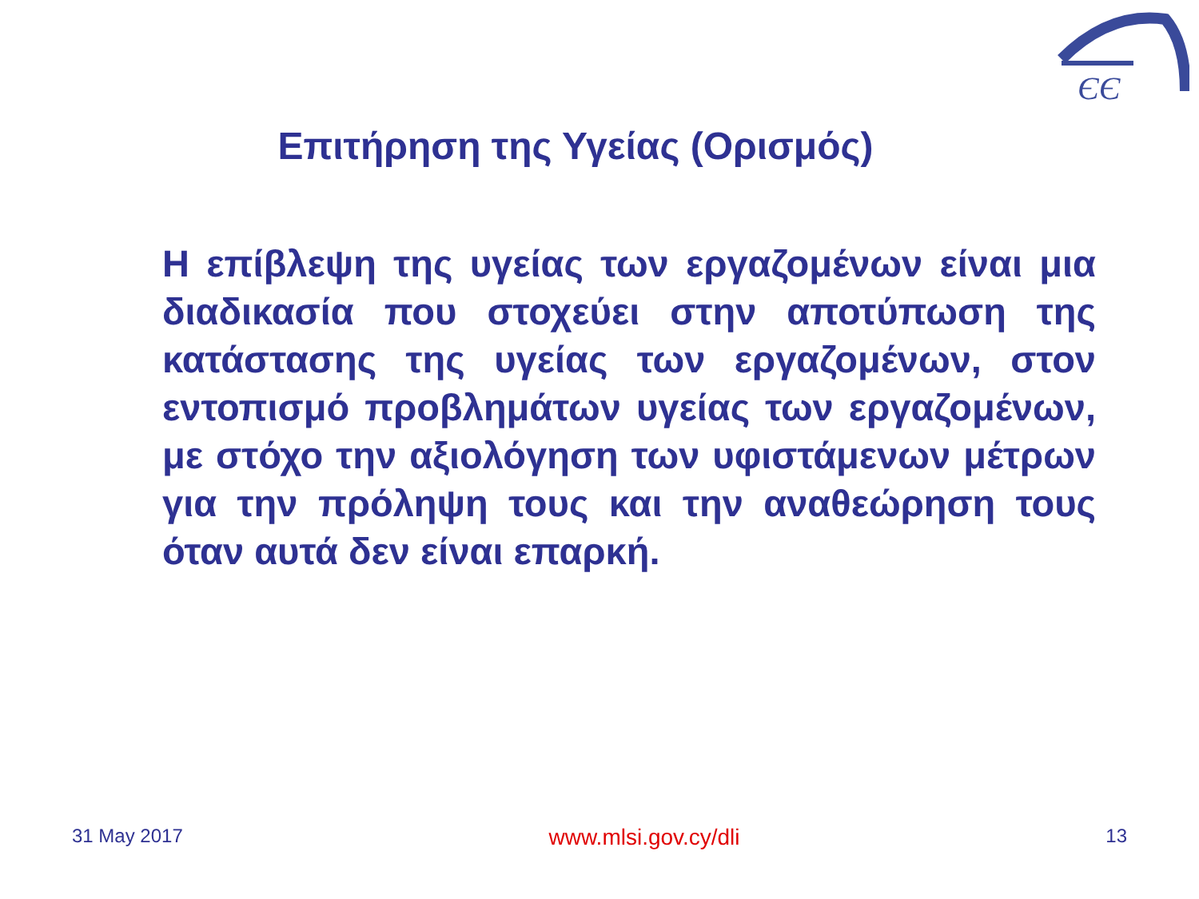ЄЄ
Επιτήρηση της Υγείας (Ορισμός)
Η επίβλεψη της υγείας των εργαζομένων είναι μια διαδικασία που στοχεύει στην αποτύπωση της κατάστασης της υγείας των εργαζομένων, στον εντοπισμό προβλημάτων υγείας των εργαζομένων, με στόχο την αξιολόγηση των υφιστάμενων μέτρων για την πρόληψη τους και την αναθεώρηση τους όταν αυτά δεν είναι επαρκή.
31 May 2017 www.mlsi.gov.cy/dli 13